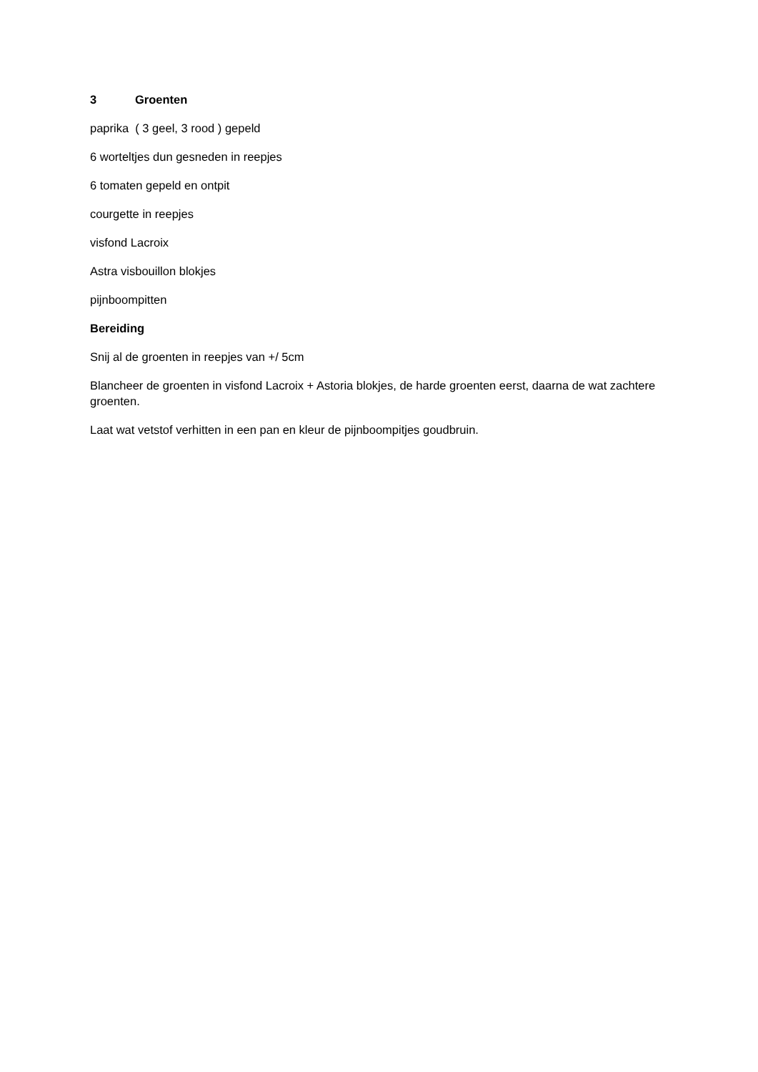3 Groenten
paprika ( 3 geel, 3 rood ) gepeld
6 worteltjes dun gesneden in reepjes
6 tomaten gepeld en ontpit
courgette in reepjes
visfond Lacroix
Astra visbouillon blokjes
pijnboompitten
Bereiding
Snij al de groenten in reepjes van +/ 5cm
Blancheer de groenten in visfond Lacroix + Astoria blokjes, de harde groenten eerst, daarna de wat zachtere groenten.
Laat wat vetstof verhitten in een pan en kleur de pijnboompitjes goudbruin.